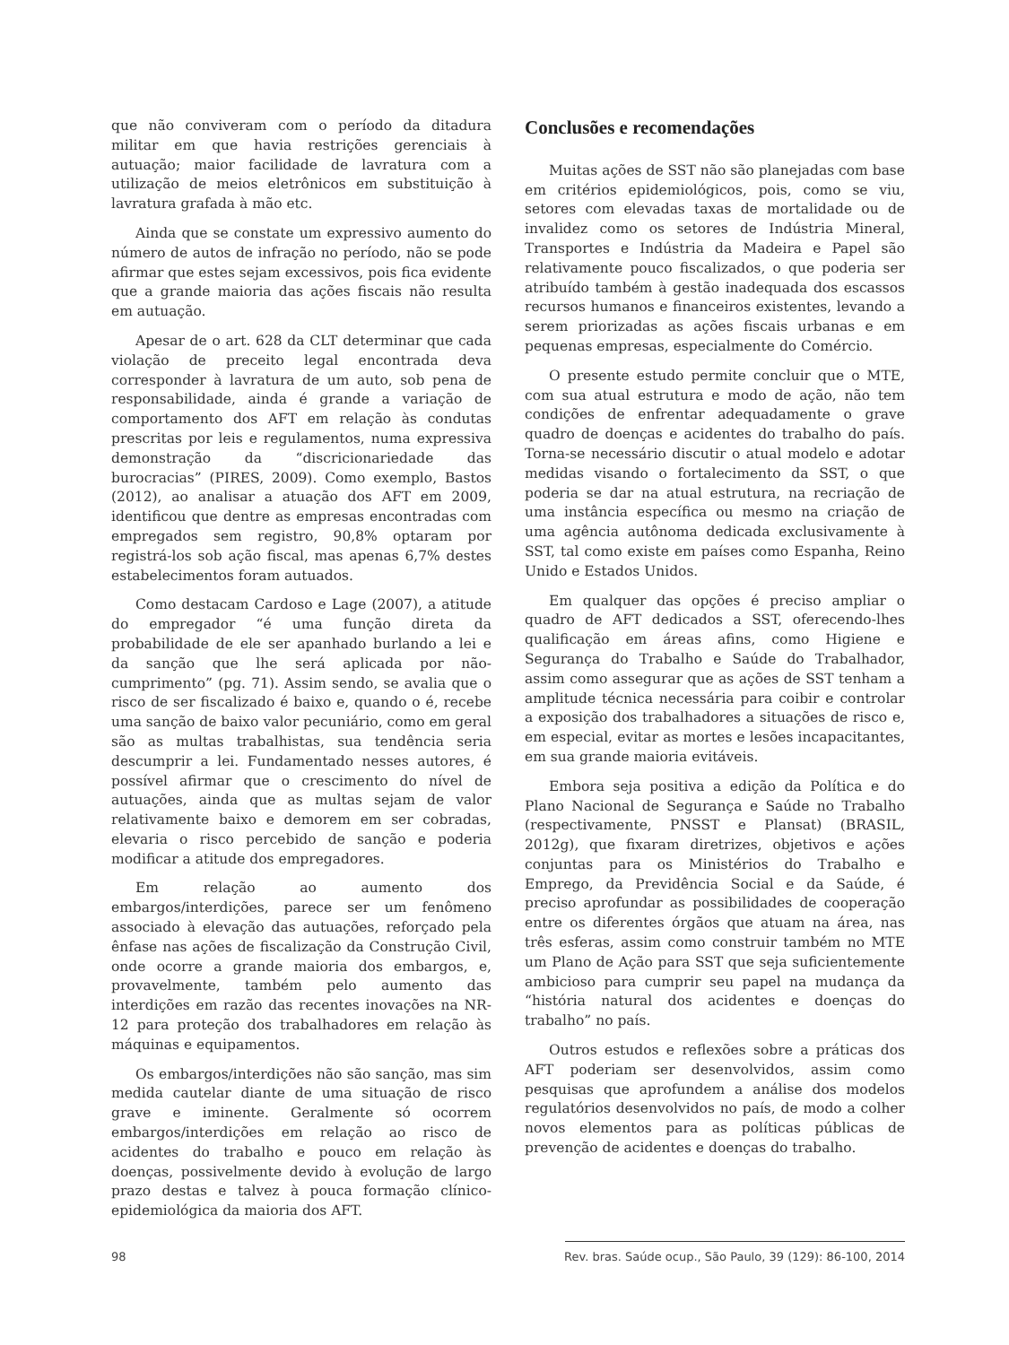que não conviveram com o período da ditadura militar em que havia restrições gerenciais à autuação; maior facilidade de lavratura com a utilização de meios eletrônicos em substituição à lavratura grafada à mão etc.
Ainda que se constate um expressivo aumento do número de autos de infração no período, não se pode afirmar que estes sejam excessivos, pois fica evidente que a grande maioria das ações fiscais não resulta em autuação.
Apesar de o art. 628 da CLT determinar que cada violação de preceito legal encontrada deva corresponder à lavratura de um auto, sob pena de responsabilidade, ainda é grande a variação de comportamento dos AFT em relação às condutas prescritas por leis e regulamentos, numa expressiva demonstração da “discricionariedade das burocracias” (PIRES, 2009). Como exemplo, Bastos (2012), ao analisar a atuação dos AFT em 2009, identificou que dentre as empresas encontradas com empregados sem registro, 90,8% optaram por registrá-los sob ação fiscal, mas apenas 6,7% destes estabelecimentos foram autuados.
Como destacam Cardoso e Lage (2007), a atitude do empregador “é uma função direta da probabilidade de ele ser apanhado burlando a lei e da sanção que lhe será aplicada por não-cumprimento” (pg. 71). Assim sendo, se avalia que o risco de ser fiscalizado é baixo e, quando o é, recebe uma sanção de baixo valor pecuniário, como em geral são as multas trabalhistas, sua tendência seria descumprir a lei. Fundamentado nesses autores, é possível afirmar que o crescimento do nível de autuações, ainda que as multas sejam de valor relativamente baixo e demorem em ser cobradas, elevaria o risco percebido de sanção e poderia modificar a atitude dos empregadores.
Em relação ao aumento dos embargos/interdições, parece ser um fenômeno associado à elevação das autuações, reforçado pela ênfase nas ações de fiscalização da Construção Civil, onde ocorre a grande maioria dos embargos, e, provavelmente, também pelo aumento das interdições em razão das recentes inovações na NR-12 para proteção dos trabalhadores em relação às máquinas e equipamentos.
Os embargos/interdições não são sanção, mas sim medida cautelar diante de uma situação de risco grave e iminente. Geralmente só ocorrem embargos/interdições em relação ao risco de acidentes do trabalho e pouco em relação às doenças, possivelmente devido à evolução de largo prazo destas e talvez à pouca formação clínico-epidemiológica da maioria dos AFT.
Conclusões e recomendações
Muitas ações de SST não são planejadas com base em critérios epidemiológicos, pois, como se viu, setores com elevadas taxas de mortalidade ou de invalidez como os setores de Indústria Mineral, Transportes e Indústria da Madeira e Papel são relativamente pouco fiscalizados, o que poderia ser atribuído também à gestão inadequada dos escassos recursos humanos e financeiros existentes, levando a serem priorizadas as ações fiscais urbanas e em pequenas empresas, especialmente do Comércio.
O presente estudo permite concluir que o MTE, com sua atual estrutura e modo de ação, não tem condições de enfrentar adequadamente o grave quadro de doenças e acidentes do trabalho do país. Torna-se necessário discutir o atual modelo e adotar medidas visando o fortalecimento da SST, o que poderia se dar na atual estrutura, na recriação de uma instância específica ou mesmo na criação de uma agência autônoma dedicada exclusivamente à SST, tal como existe em países como Espanha, Reino Unido e Estados Unidos.
Em qualquer das opções é preciso ampliar o quadro de AFT dedicados a SST, oferecendo-lhes qualificação em áreas afins, como Higiene e Segurança do Trabalho e Saúde do Trabalhador, assim como assegurar que as ações de SST tenham a amplitude técnica necessária para coibir e controlar a exposição dos trabalhadores a situações de risco e, em especial, evitar as mortes e lesões incapacitantes, em sua grande maioria evitáveis.
Embora seja positiva a edição da Política e do Plano Nacional de Segurança e Saúde no Trabalho (respectivamente, PNSST e Plansat) (BRASIL, 2012g), que fixaram diretrizes, objetivos e ações conjuntas para os Ministérios do Trabalho e Emprego, da Previdência Social e da Saúde, é preciso aprofundar as possibilidades de cooperação entre os diferentes órgãos que atuam na área, nas três esferas, assim como construir também no MTE um Plano de Ação para SST que seja suficientemente ambicioso para cumprir seu papel na mudança da “história natural dos acidentes e doenças do trabalho” no país.
Outros estudos e reflexões sobre a práticas dos AFT poderiam ser desenvolvidos, assim como pesquisas que aprofundem a análise dos modelos regulatórios desenvolvidos no país, de modo a colher novos elementos para as políticas públicas de prevenção de acidentes e doenças do trabalho.
98 Rev. bras. Saúde ocup., São Paulo, 39 (129): 86-100, 2014